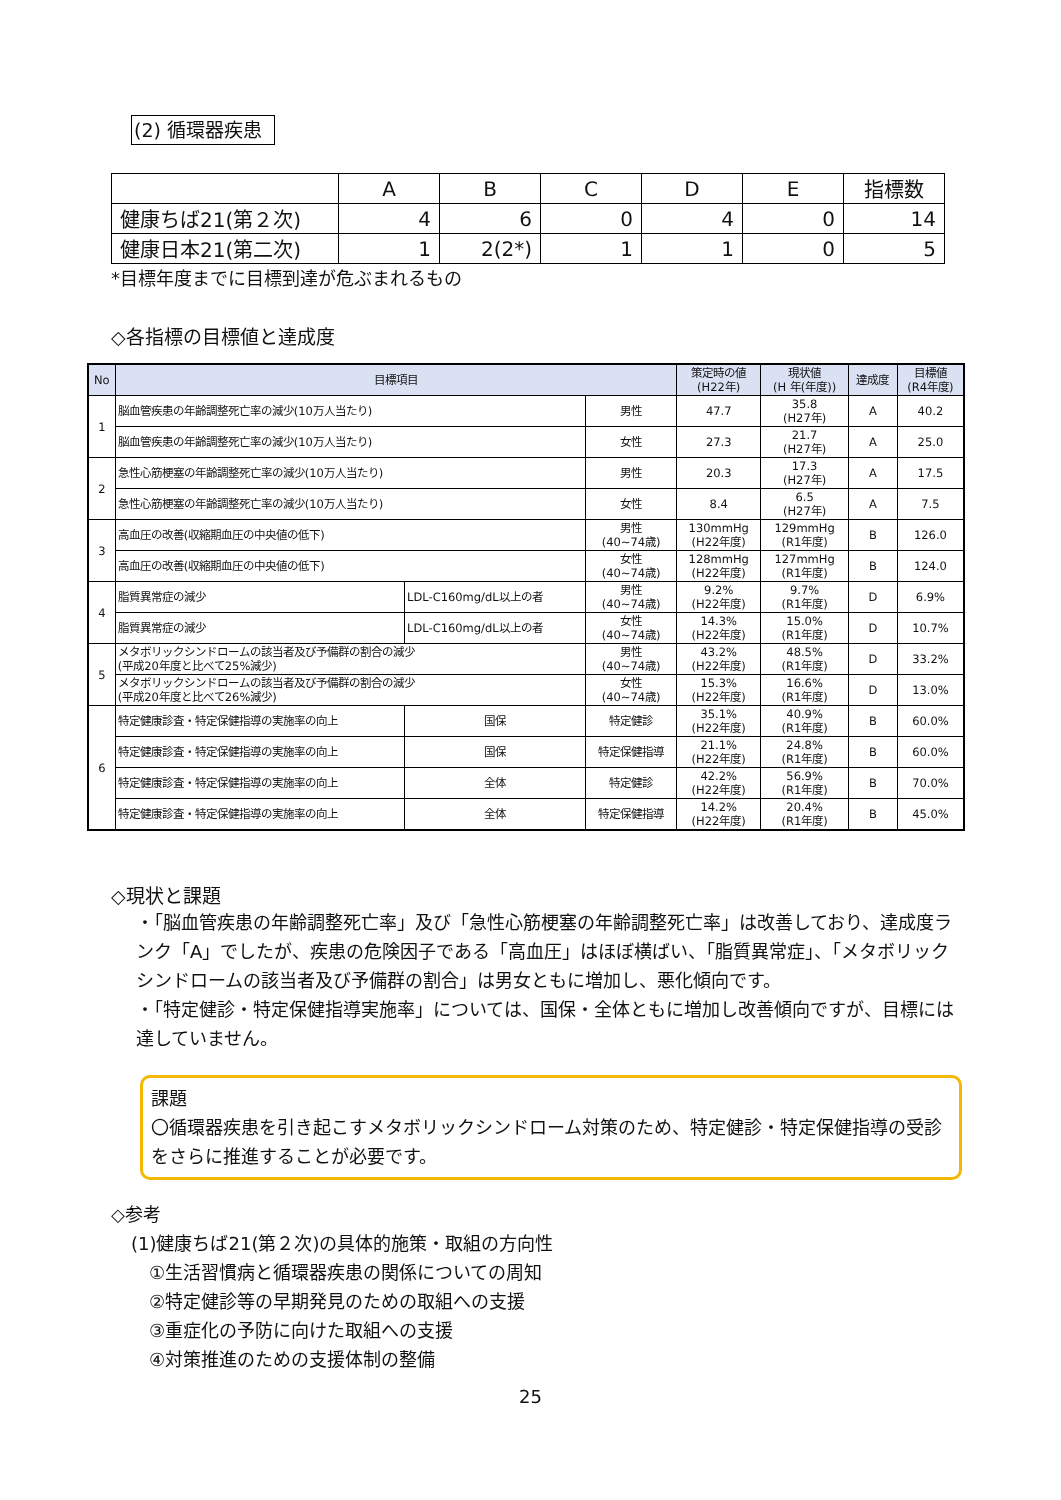(2) 循環器疾患
| | A | B | C | D | E | 指標数 |
| --- | --- | --- | --- | --- | --- | --- |
| 健康ちば21(第２次) | 4 | 6 | 0 | 4 | 0 | 14 |
| 健康日本21(第二次) | 1 | 2(2*) | 1 | 1 | 0 | 5 |
*目標年度までに目標到達が危ぶまれるもの
◇各指標の目標値と達成度
| No | 目標項目 | | | 策定時の値 (H22年) | 現状値 (H 年(年度)) | 達成度 | 目標値 (R4年度) |
| --- | --- | --- | --- | --- | --- | --- | --- |
| 1 | 脳血管疾患の年齢調整死亡率の減少(10万人当たり) | | 男性 | 47.7 | 35.8 (H27年) | A | 40.2 |
| | 脳血管疾患の年齢調整死亡率の減少(10万人当たり) | | 女性 | 27.3 | 21.7 (H27年) | A | 25.0 |
| 2 | 急性心筋梗塞の年齢調整死亡率の減少(10万人当たり) | | 男性 | 20.3 | 17.3 (H27年) | A | 17.5 |
| | 急性心筋梗塞の年齢調整死亡率の減少(10万人当たり) | | 女性 | 8.4 | 6.5 (H27年) | A | 7.5 |
| 3 | 高血圧の改善(収縮期血圧の中央値の低下) | | 男性 (40~74歳) | 130mmHg (H22年度) | 129mmHg (R1年度) | B | 126.0 |
| | 高血圧の改善(収縮期血圧の中央値の低下) | | 女性 (40~74歳) | 128mmHg (H22年度) | 127mmHg (R1年度) | B | 124.0 |
| 4 | 脂質異常症の減少 | LDL-C160mg/dL以上の者 | 男性 (40~74歳) | 9.2% (H22年度) | 9.7% (R1年度) | D | 6.9% |
| | 脂質異常症の減少 | LDL-C160mg/dL以上の者 | 女性 (40~74歳) | 14.3% (H22年度) | 15.0% (R1年度) | D | 10.7% |
| 5 | メタボリックシンドロームの該当者及び予備群の割合の減少 (平成20年度と比べて25%減少) | | 男性 (40~74歳) | 43.2% (H22年度) | 48.5% (R1年度) | D | 33.2% |
| | メタボリックシンドロームの該当者及び予備群の割合の減少 (平成20年度と比べて26%減少) | | 女性 (40~74歳) | 15.3% (H22年度) | 16.6% (R1年度) | D | 13.0% |
| 6 | 特定健康診査・特定保健指導の実施率の向上 | 国保 | 特定健診 | 35.1% (H22年度) | 40.9% (R1年度) | B | 60.0% |
| | 特定健康診査・特定保健指導の実施率の向上 | 国保 | 特定保健指導 | 21.1% (H22年度) | 24.8% (R1年度) | B | 60.0% |
| | 特定健康診査・特定保健指導の実施率の向上 | 全体 | 特定健診 | 42.2% (H22年度) | 56.9% (R1年度) | B | 70.0% |
| | 特定健康診査・特定保健指導の実施率の向上 | 全体 | 特定保健指導 | 14.2% (H22年度) | 20.4% (R1年度) | B | 45.0% |
◇現状と課題
・「脳血管疾患の年齢調整死亡率」及び「急性心筋梗塞の年齢調整死亡率」は改善しており、達成度ランク「A」でしたが、疾患の危険因子である「高血圧」はほぼ横ばい、「脂質異常症」、「メタボリックシンドロームの該当者及び予備群の割合」は男女ともに増加し、悪化傾向です。
・「特定健診・特定保健指導実施率」については、国保・全体ともに増加し改善傾向ですが、目標には達していません。
課題
〇循環器疾患を引き起こすメタボリックシンドローム対策のため、特定健診・特定保健指導の受診をさらに推進することが必要です。
◇参考
(1)健康ちば21(第２次)の具体的施策・取組の方向性
①生活習慣病と循環器疾患の関係についての周知
②特定健診等の早期発見のための取組への支援
③重症化の予防に向けた取組への支援
④対策推進のための支援体制の整備
25